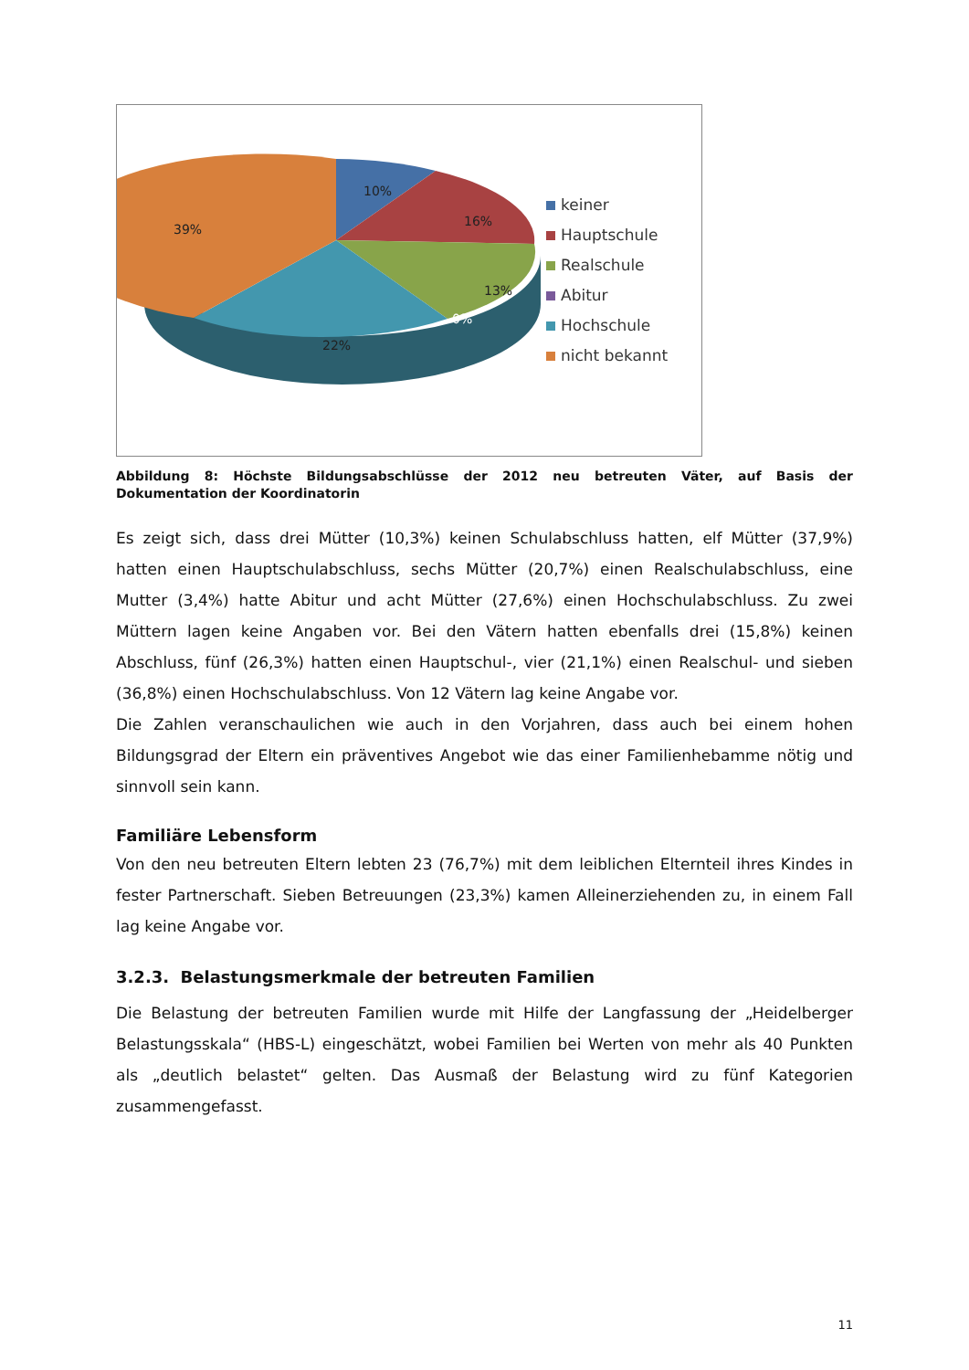10%
16%
13%
0%
22%
39%
keiner
Hauptschule
Realschule
Abitur
Hochschule
nicht bekannt
Abbildung 8: Höchste Bildungsabschlüsse der 2012 neu betreuten Väter, auf Basis der Dokumentation der Koordinatorin
Es zeigt sich, dass drei Mütter (10,3%) keinen Schulabschluss hatten, elf Mütter (37,9%) hatten einen Hauptschulabschluss, sechs Mütter (20,7%) einen Realschulabschluss, eine Mutter (3,4%) hatte Abitur und acht Mütter (27,6%) einen Hochschulabschluss. Zu zwei Müttern lagen keine Angaben vor. Bei den Vätern hatten ebenfalls drei (15,8%) keinen Abschluss, fünf (26,3%) hatten einen Hauptschul-, vier (21,1%) einen Realschul- und sieben (36,8%) einen Hochschulabschluss. Von 12 Vätern lag keine Angabe vor.
Die Zahlen veranschaulichen wie auch in den Vorjahren, dass auch bei einem hohen Bildungsgrad der Eltern ein präventives Angebot wie das einer Familienhebamme nötig und sinnvoll sein kann.
Familiäre Lebensform
Von den neu betreuten Eltern lebten 23 (76,7%) mit dem leiblichen Elternteil ihres Kindes in fester Partnerschaft. Sieben Betreuungen (23,3%) kamen Alleinerziehenden zu, in einem Fall lag keine Angabe vor.
3.2.3. Belastungsmerkmale der betreuten Familien
Die Belastung der betreuten Familien wurde mit Hilfe der Langfassung der „Heidelberger Belastungsskala“ (HBS-L) eingeschätzt, wobei Familien bei Werten von mehr als 40 Punkten als „deutlich belastet“ gelten. Das Ausmaß der Belastung wird zu fünf Kategorien zusammengefasst.
11